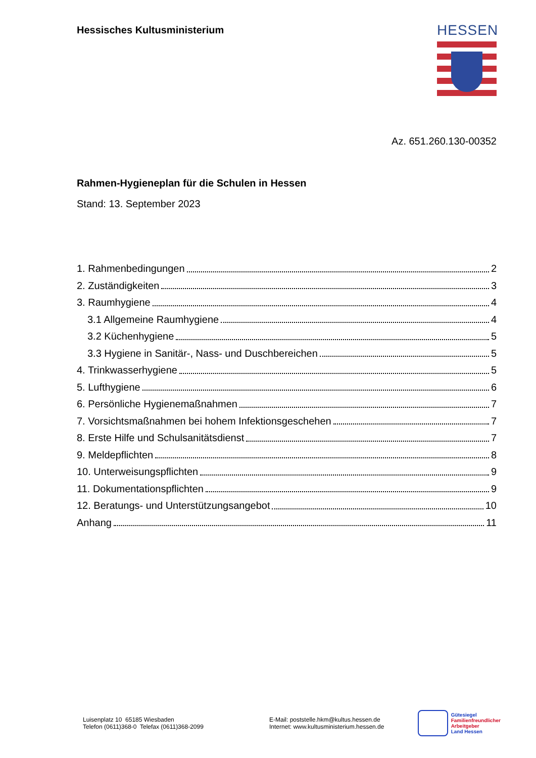Hessisches Kultusministerium
HESSEN
Az. 651.260.130-00352
Rahmen-Hygieneplan für die Schulen in Hessen
Stand: 13. September 2023
1. Rahmenbedingungen 2
2. Zuständigkeiten 3
3. Raumhygiene 4
3.1 Allgemeine Raumhygiene 4
3.2 Küchenhygiene 5
3.3 Hygiene in Sanitär-, Nass- und Duschbereichen 5
4. Trinkwasserhygiene 5
5. Lufthygiene 6
6. Persönliche Hygienemaßnahmen 7
7. Vorsichtsmaßnahmen bei hohem Infektionsgeschehen 7
8. Erste Hilfe und Schulsanitätsdienst 7
9. Meldepflichten 8
10. Unterweisungspflichten 9
11. Dokumentationspflichten 9
12. Beratungs- und Unterstützungsangebot 10
Anhang 11
Luisenplatz 10 65185 Wiesbaden
Telefon (0611)368-0 Telefax (0611)368-2099
E-Mail: poststelle.hkm@kultus.hessen.de
Internet: www.kultusministerium.hessen.de
Gütesiegel
Familienfreundlicher
Arbeitgeber
Land Hessen